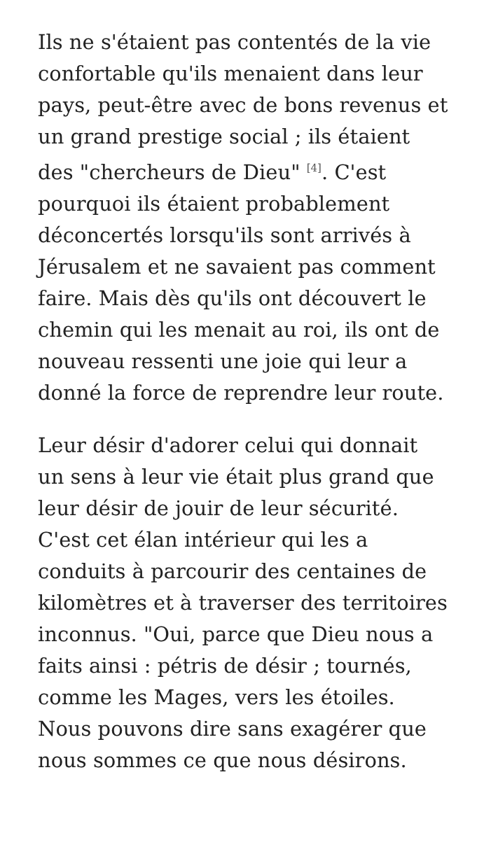Ils ne s'étaient pas contentés de la vie confortable qu'ils menaient dans leur pays, peut-être avec de bons revenus et un grand prestige social ; ils étaient des "chercheurs de Dieu" <sup>[4]</sup>. C'est pourquoi ils étaient probablement déconcertés lorsqu'ils sont arrivés à Jérusalem et ne savaient pas comment faire. Mais dès qu'ils ont découvert le chemin qui les menait au roi, ils ont de nouveau ressenti une joie qui leur a donné la force de reprendre leur route.
Leur désir d'adorer celui qui donnait un sens à leur vie était plus grand que leur désir de jouir de leur sécurité. C'est cet élan intérieur qui les a conduits à parcourir des centaines de kilomètres et à traverser des territoires inconnus. "Oui, parce que Dieu nous a faits ainsi : pétris de désir ; tournés, comme les Mages, vers les étoiles. Nous pouvons dire sans exagérer que nous sommes ce que nous désirons.